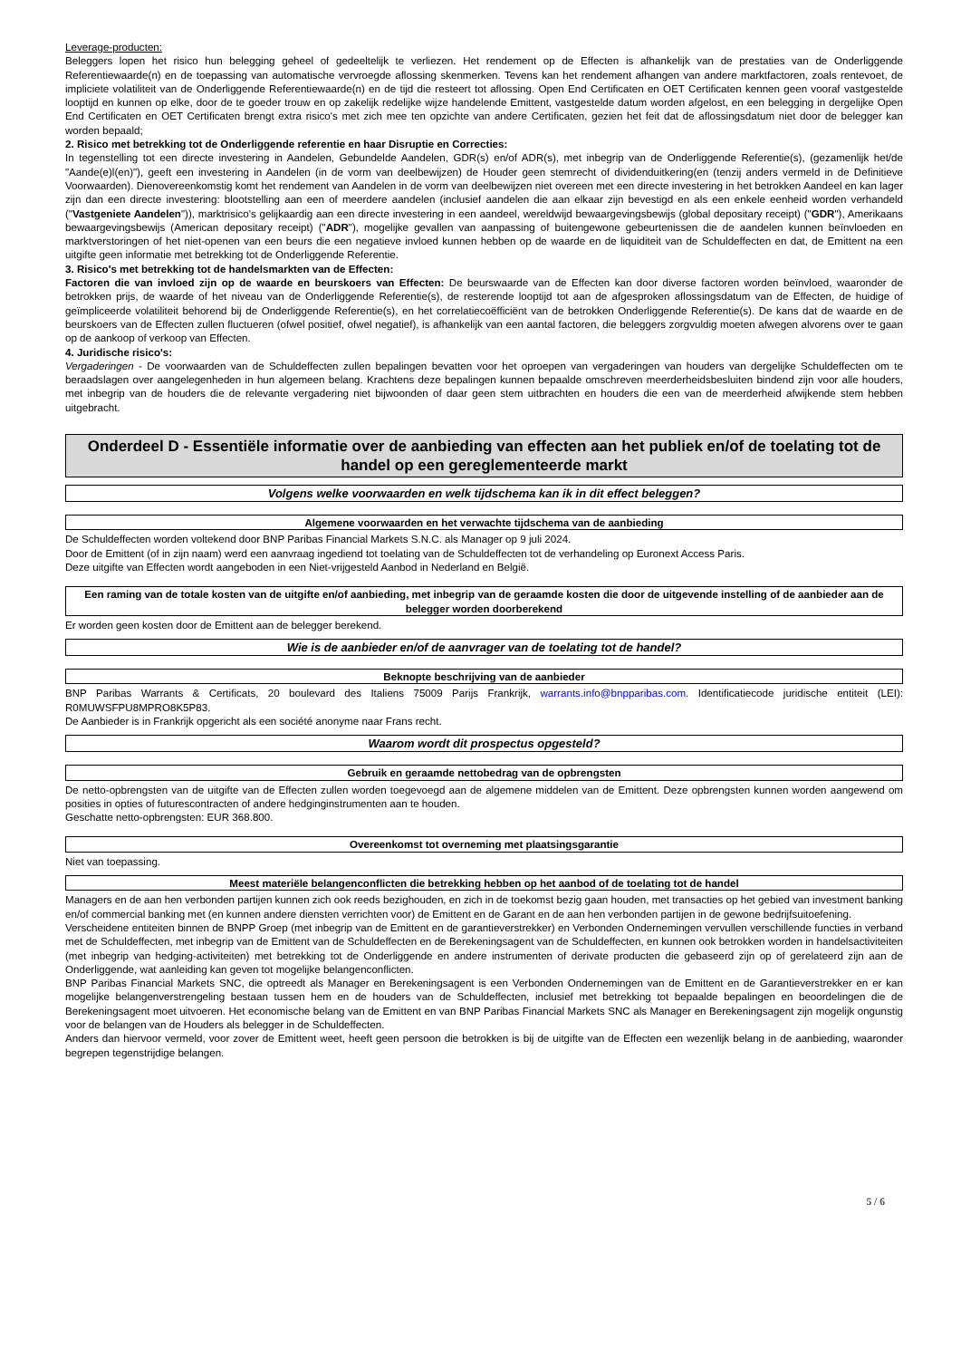Leverage-producten:
Beleggers lopen het risico hun belegging geheel of gedeeltelijk te verliezen. Het rendement op de Effecten is afhankelijk van de prestaties van de Onderliggende Referentiewaarde(n) en de toepassing van automatische vervroegde aflossing skenmerken. Tevens kan het rendement afhangen van andere marktfactoren, zoals rentevoet, de impliciete volatiliteit van de Onderliggende Referentiewaarde(n) en de tijd die resteert tot aflossing. Open End Certificaten en OET Certificaten kennen geen vooraf vastgestelde looptijd en kunnen op elke, door de te goeder trouw en op zakelijk redelijke wijze handelende Emittent, vastgestelde datum worden afgelost, en een belegging in dergelijke Open End Certificaten en OET Certificaten brengt extra risico's met zich mee ten opzichte van andere Certificaten, gezien het feit dat de aflossingsdatum niet door de belegger kan worden bepaald;
2. Risico met betrekking tot de Onderliggende referentie en haar Disruptie en Correcties:
In tegenstelling tot een directe investering in Aandelen, Gebundelde Aandelen, GDR(s) en/of ADR(s), met inbegrip van de Onderliggende Referentie(s), (gezamenlijk het/de "Aande(e)l(en)"), geeft een investering in Aandelen (in de vorm van deelbewijzen) de Houder geen stemrecht of dividenduitkering(en (tenzij anders vermeld in de Definitieve Voorwaarden). Dienovereenkomstig komt het rendement van Aandelen in de vorm van deelbewijzen niet overeen met een directe investering in het betrokken Aandeel en kan lager zijn dan een directe investering: blootstelling aan een of meerdere aandelen (inclusief aandelen die aan elkaar zijn bevestigd en als een enkele eenheid worden verhandeld ("Vastgeniete Aandelen")), marktrisico's gelijkaardig aan een directe investering in een aandeel, wereldwijd bewaargevingsbewijs (global depositary receipt) ("GDR"), Amerikaans bewaargevingsbewijs (American depositary receipt) ("ADR"), mogelijke gevallen van aanpassing of buitengewone gebeurtenissen die de aandelen kunnen beïnvloeden en marktverstoringen of het niet-openen van een beurs die een negatieve invloed kunnen hebben op de waarde en de liquiditeit van de Schuldeffecten en dat, de Emittent na een uitgifte geen informatie met betrekking tot de Onderliggende Referentie.
3. Risico's met betrekking tot de handelsmarkten van de Effecten:
Factoren die van invloed zijn op de waarde en beurskoers van Effecten: De beurswaarde van de Effecten kan door diverse factoren worden beïnvloed, waaronder de betrokken prijs, de waarde of het niveau van de Onderliggende Referentie(s), de resterende looptijd tot aan de afgesproken aflossingsdatum van de Effecten, de huidige of geïmpliceerde volatiliteit behorend bij de Onderliggende Referentie(s), en het correlatiecoëfficiënt van de betrokken Onderliggende Referentie(s). De kans dat de waarde en de beurskoers van de Effecten zullen fluctueren (ofwel positief, ofwel negatief), is afhankelijk van een aantal factoren, die beleggers zorgvuldig moeten afwegen alvorens over te gaan op de aankoop of verkoop van Effecten.
4. Juridische risico's:
Vergaderingen - De voorwaarden van de Schuldeffecten zullen bepalingen bevatten voor het oproepen van vergaderingen van houders van dergelijke Schuldeffecten om te beraadslagen over aangelegenheden in hun algemeen belang. Krachtens deze bepalingen kunnen bepaalde omschreven meerderheidsbesluiten bindend zijn voor alle houders, met inbegrip van de houders die de relevante vergadering niet bijwoonden of daar geen stem uitbrachten en houders die een van de meerderheid afwijkende stem hebben uitgebracht.
Onderdeel D - Essentiële informatie over de aanbieding van effecten aan het publiek en/of de toelating tot de handel op een gereglementeerde markt
Volgens welke voorwaarden en welk tijdschema kan ik in dit effect beleggen?
Algemene voorwaarden en het verwachte tijdschema van de aanbieding
De Schuldeffecten worden voltekend door BNP Paribas Financial Markets S.N.C. als Manager op 9 juli 2024.
Door de Emittent (of in zijn naam) werd een aanvraag ingediend tot toelating van de Schuldeffecten tot de verhandeling op Euronext Access Paris.
Deze uitgifte van Effecten wordt aangeboden in een Niet-vrijgesteld Aanbod in Nederland en België.
Een raming van de totale kosten van de uitgifte en/of aanbieding, met inbegrip van de geraamde kosten die door de uitgevende instelling of de aanbieder aan de belegger worden doorberekend
Er worden geen kosten door de Emittent aan de belegger berekend.
Wie is de aanbieder en/of de aanvrager van de toelating tot de handel?
Beknopte beschrijving van de aanbieder
BNP Paribas Warrants & Certificats, 20 boulevard des Italiens 75009 Parijs Frankrijk, warrants.info@bnpparibas.com. Identificatiecode juridische entiteit (LEI): R0MUWSFPU8MPRO8K5P83.
De Aanbieder is in Frankrijk opgericht als een société anonyme naar Frans recht.
Waarom wordt dit prospectus opgesteld?
Gebruik en geraamde nettobedrag van de opbrengsten
De netto-opbrengsten van de uitgifte van de Effecten zullen worden toegevoegd aan de algemene middelen van de Emittent. Deze opbrengsten kunnen worden aangewend om posities in opties of futurescontracten of andere hedginginstrumenten aan te houden.
Geschatte netto-opbrengsten: EUR 368.800.
Overeenkomst tot overneming met plaatsingsgarantie
Niet van toepassing.
Meest materiële belangenconflicten die betrekking hebben op het aanbod of de toelating tot de handel
Managers en de aan hen verbonden partijen kunnen zich ook reeds bezighouden, en zich in de toekomst bezig gaan houden, met transacties op het gebied van investment banking en/of commercial banking met (en kunnen andere diensten verrichten voor) de Emittent en de Garant en de aan hen verbonden partijen in de gewone bedrijfsuitoefening.
Verscheidene entiteiten binnen de BNPP Groep (met inbegrip van de Emittent en de garantieverstrekker) en Verbonden Ondernemingen vervullen verschillende functies in verband met de Schuldeffecten, met inbegrip van de Emittent van de Schuldeffecten en de Berekeningsagent van de Schuldeffecten, en kunnen ook betrokken worden in handelsactiviteiten (met inbegrip van hedging-activiteiten) met betrekking tot de Onderliggende en andere instrumenten of derivate producten die gebaseerd zijn op of gerelateerd zijn aan de Onderliggende, wat aanleiding kan geven tot mogelijke belangenconflicten.
BNP Paribas Financial Markets SNC, die optreedt als Manager en Berekeningsagent is een Verbonden Ondernemingen van de Emittent en de Garantieverstrekker en er kan mogelijke belangenverstrengeling bestaan tussen hem en de houders van de Schuldeffecten, inclusief met betrekking tot bepaalde bepalingen en beoordelingen die de Berekeningsagent moet uitvoeren. Het economische belang van de Emittent en van BNP Paribas Financial Markets SNC als Manager en Berekeningsagent zijn mogelijk ongunstig voor de belangen van de Houders als belegger in de Schuldeffecten.
Anders dan hiervoor vermeld, voor zover de Emittent weet, heeft geen persoon die betrokken is bij de uitgifte van de Effecten een wezenlijk belang in de aanbieding, waaronder begrepen tegenstrijdige belangen.
5 / 6